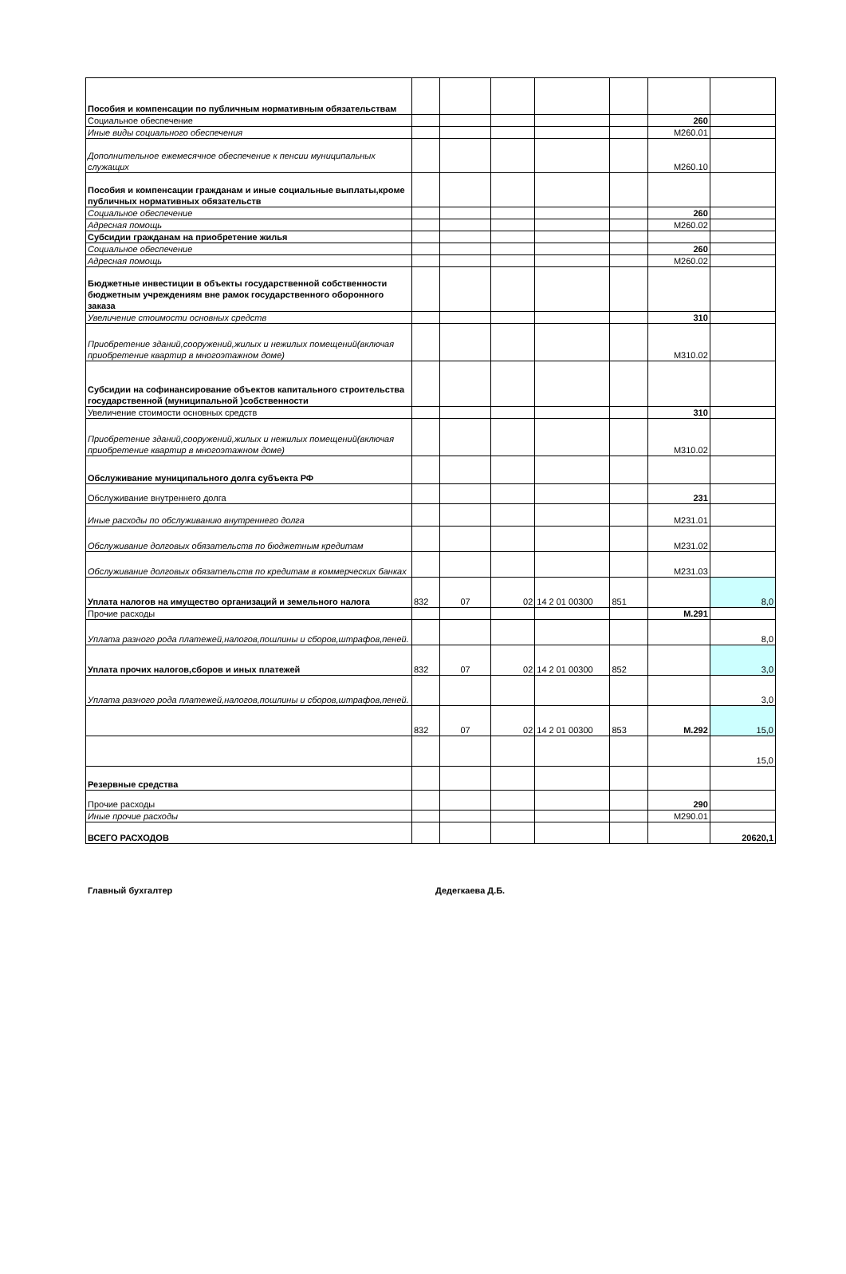| Пособия и компенсации по публичным нормативным обязательствам | | | | | | | |
| Социальное обеспечение | | | | | | 260 | |
| Иные виды социального обеспечения | | | | | | М260.01 | |
| Дополнительное ежемесячное обеспечение к пенсии муниципальных служащих | | | | | | М260.10 | |
| Пособия и компенсации гражданам и иные социальные выплаты,кроме публичных нормативных обязательств | | | | | | | |
| Социальное обеспечение | | | | | | 260 | |
| Адресная помощь | | | | | | М260.02 | |
| Субсидии гражданам на приобретение жилья | | | | | | | |
| Социальное обеспечение | | | | | | 260 | |
| Адресная помощь | | | | | | М260.02 | |
| Бюджетные инвестиции в объекты государственной собственности бюджетным учреждениям вне рамок государственного оборонного заказа | | | | | | | |
| Увеличение стоимости основных средств | | | | | | 310 | |
| Приобретение зданий,сооружений,жилых и нежилых помещений(включая приобретение квартир в многоэтажном доме) | | | | | | М310.02 | |
| Субсидии на софинансирование объектов капитального строительства государственной (муниципальной )собственности | | | | | | | |
| Увеличение стоимости основных средств | | | | | | 310 | |
| Приобретение зданий,сооружений,жилых и нежилых помещений(включая приобретение квартир в многоэтажном доме) | | | | | | М310.02 | |
| Обслуживание муниципального долга субъекта РФ | | | | | | | |
| Обслуживание внутреннего долга | | | | | | 231 | |
| Иные расходы по обслуживанию внутреннего долга | | | | | | М231.01 | |
| Обслуживание долговых обязательств по бюджетным кредитам | | | | | | М231.02 | |
| Обслуживание долговых обязательств по кредитам в коммерческих банках | | | | | | М231.03 | |
| Уплата налогов на имущество организаций и земельного налога | 832 | 07 | 02 | 14 2 01 00300 | 851 | | 8,0 |
| Прочие расходы | | | | | | М.291 | |
| Уплата разного рода платежей,налогов,пошлины и сборов,штрафов,пеней. | | | | | | | 8,0 |
| Уплата прочих налогов,сборов и иных платежей | 832 | 07 | 02 | 14 2 01 00300 | 852 | | 3,0 |
| Уплата разного рода платежей,налогов,пошлины и сборов,штрафов,пеней. | | | | | | | 3,0 |
| | 832 | 07 | 02 | 14 2 01 00300 | 853 | М.292 | 15,0 |
| | | | | | | | 15,0 |
| Резервные средства | | | | | | | |
| Прочие расходы | | | | | | 290 | |
| Иные прочие расходы | | | | | | М290.01 | |
| ВСЕГО РАСХОДОВ | | | | | | | 20620,1 |
Главный бухгалтер Дедегкаева Д.Б.